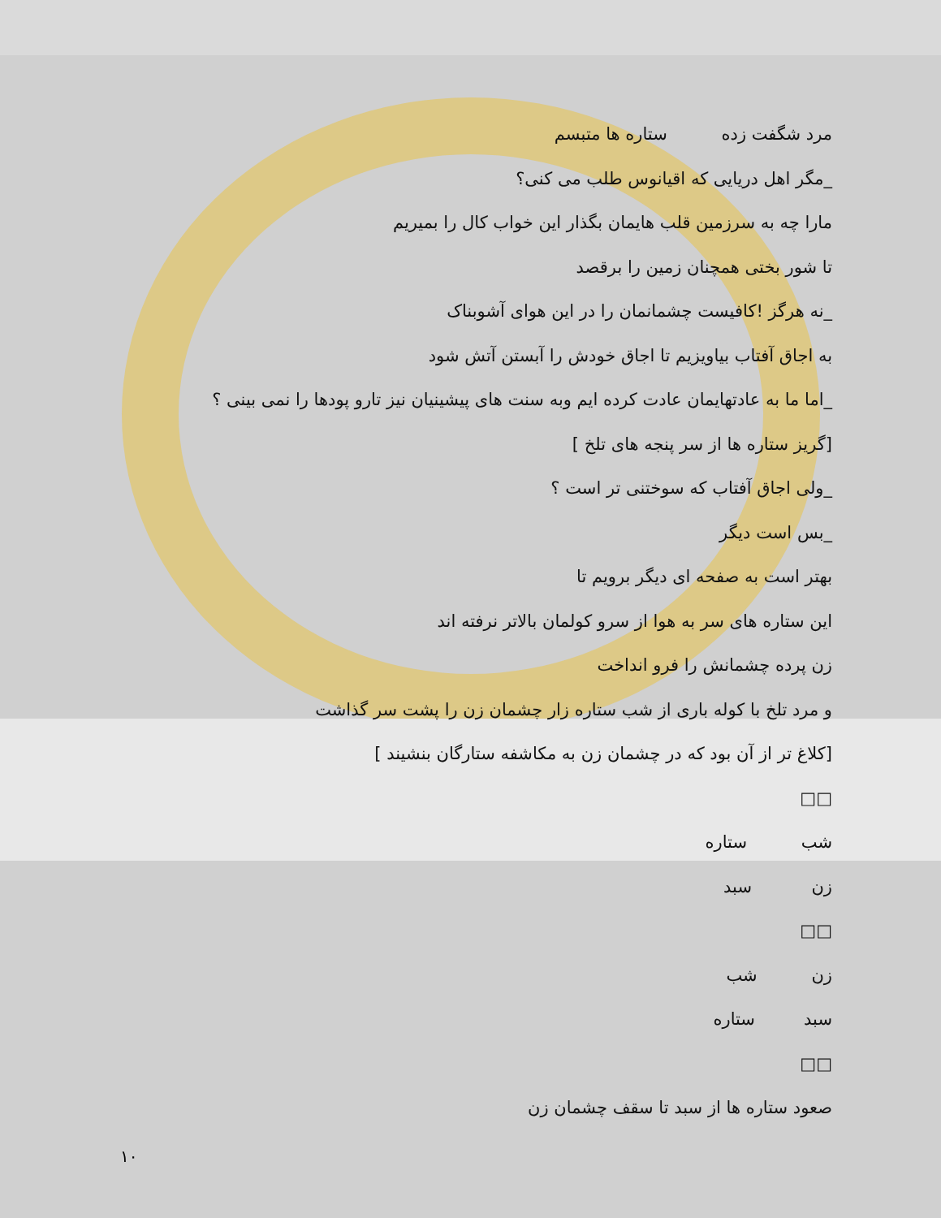مرد شگفت زده ستاره ها متبسم
_مگر اهل دریایی که اقیانوس طلب می کنی؟
مارا چه به سرزمین قلب هایمان بگذار این خواب کال را بمیریم
تا شور بختی همچنان زمین را برقصد
_نه هرگز !کافیست چشمانمان را در این هوای آشوبناک
به اجاق آفتاب بیاویزیم تا اجاق خودش را آبستن آتش شود
_اما ما به عادتهایمان عادت کرده ایم وبه سنت های پیشینیان نیز تارو پودها را نمی بینی ؟
[گریز ستاره ها از سر پنجه های تلخ ]
_ولی اجاق آفتاب که سوختنی تر است ؟
_بس است دیگر
بهتر است به صفحه ای دیگر برویم تا
این ستاره های سر به هوا از سرو کولمان بالاتر نرفته اند
زن پرده چشمانش را فرو انداخت
و مرد تلخ با کوله باری از شب ستاره زار چشمان زن را پشت سر گذاشت
[کلاغ تر از آن بود که در چشمان زن به مکاشفه ستارگان بنشیند ]
□□
شب ستاره
زن سبد
□□
زن شب
سبد ستاره
□□
صعود ستاره ها از سبد تا سقف چشمان زن
۱۰